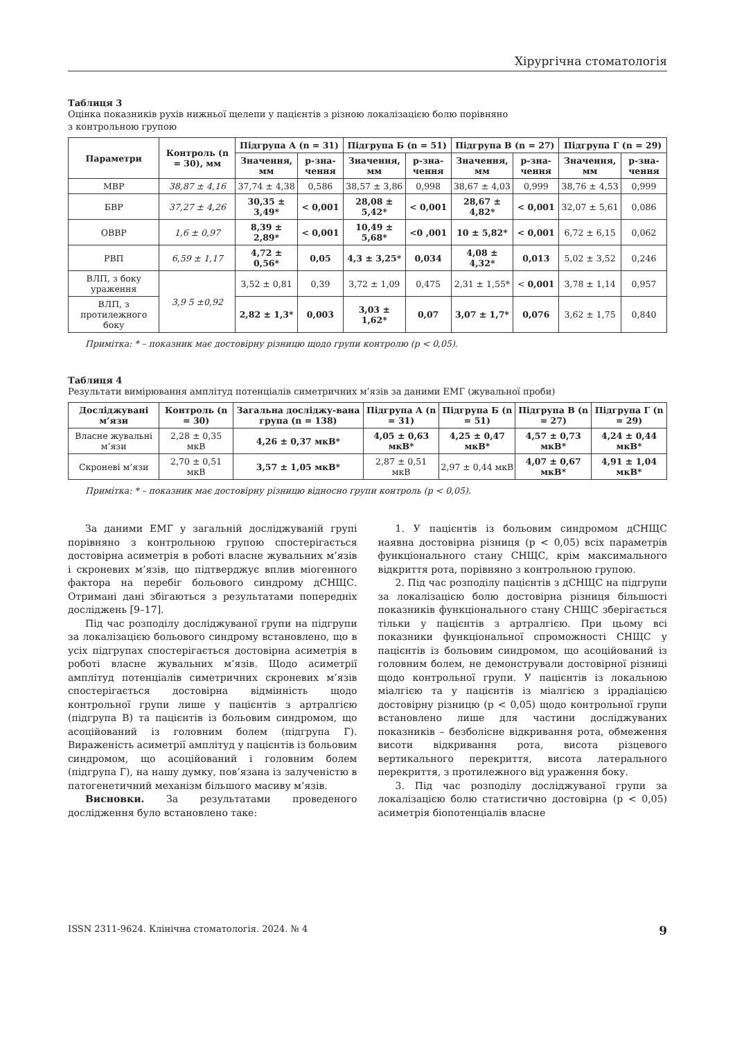Хірургічна стоматологія
Таблиця 3
Оцінка показників рухів нижньої щелепи у пацієнтів з різною локалізацією болю порівняно
з контрольною групою
| Параметри | Контроль (n = 30), мм | Підгрупа А (n = 31) | | Підгрупа Б (n = 51) | | Підгрупа В (n = 27) | | Підгрупа Г (n = 29) | |
| --- | --- | --- | --- | --- | --- | --- | --- | --- | --- |
| | | Значення, мм | p-зна-чення | Значення, мм | p-зна-чення | Значення, мм | p-зна-чення | Значення, мм | p-зна-чення |
| МВР | 38,87 ± 4,16 | 37,74 ± 4,38 | 0,586 | 38,57 ± 3,86 | 0,998 | 38,67 ± 4,03 | 0,999 | 38,76 ± 4,53 | 0,999 |
| БВР | 37,27 ± 4,26 | 30,35 ± 3,49* | < 0,001 | 28,08 ± 5,42* | < 0,001 | 28,67 ± 4,82* | < 0,001 | 32,07 ± 5,61 | 0,086 |
| ОВВР | 1,6 ± 0,97 | 8,39 ± 2,89* | < 0,001 | 10,49 ± 5,68* | <0 ,001 | 10 ± 5,82* | < 0,001 | 6,72 ± 6,15 | 0,062 |
| РВП | 6,59 ± 1,17 | 4,72 ± 0,56* | 0,05 | 4,3 ± 3,25* | 0,034 | 4,08 ± 4,32* | 0,013 | 5,02 ± 3,52 | 0,246 |
| ВЛП, з боку ураження | 3,9 5 ±0,92 | 3,52 ± 0,81 | 0,39 | 3,72 ± 1,09 | 0,475 | 2,31 ± 1,55* | < 0,001 | 3,78 ± 1,14 | 0,957 |
| ВЛП, з протилежного боку | | 2,82 ± 1,3* | 0,003 | 3,03 ± 1,62* | 0,07 | 3,07 ± 1,7* | 0,076 | 3,62 ± 1,75 | 0,840 |
Примітка: * – показник має достовірну різницю щодо групи контролю (p < 0,05).
Таблиця 4
Результати вимірювання амплітуд потенціалів симетричних м’язів за даними ЕМГ (жувальної проби)
| Досліджувані м’язи | Контроль (n = 30) | Загальна досліджу-вана група (n = 138) | Підгрупа А (n = 31) | Підгрупа Б (n = 51) | Підгрупа В (n = 27) | Підгрупа Г (n = 29) |
| --- | --- | --- | --- | --- | --- | --- |
| Власне жувальні м’язи | 2,28 ± 0,35 мкВ | 4,26 ± 0,37 мкВ* | 4,05 ± 0,63 мкВ* | 4,25 ± 0,47 мкВ* | 4,57 ± 0,73 мкВ* | 4,24 ± 0,44 мкВ* |
| Скроневі м’язи | 2,70 ± 0,51 мкВ | 3,57 ± 1,05 мкВ* | 2,87 ± 0,51 мкВ | 2,97 ± 0,44 мкВ | 4,07 ± 0,67 мкВ* | 4,91 ± 1,04 мкВ* |
Примітка: * – показник має достовірну різницю відносно групи контроль (p < 0,05).
За даними ЕМГ у загальній досліджуваній групі порівняно з контрольною групою спостерігається достовірна асиметрія в роботі власне жувальних м’язів і скроневих м’язів, що підтверджує вплив міогенного фактора на перебіг больового синдрому дСНЩС. Отримані дані збігаються з результатами попередніх досліджень [9–17].
Під час розподілу досліджуваної групи на підгрупи за локалізацією больового синдрому встановлено, що в усіх підгрупах спостерігається достовірна асиметрія в роботі власне жувальних м’язів. Щодо асиметрії амплітуд потенціалів симетричних скроневих м’язів спостерігається достовірна відмінність щодо контрольної групи лише у пацієнтів з артралгією (підгрупа В) та пацієнтів із больовим синдромом, що асоційований із головним болем (підгрупа Г). Вираженість асиметрії амплітуд у пацієнтів із больовим синдромом, що асоційований і головним болем (підгрупа Г), на нашу думку, пов’язана із залученістю в патогенетичний механізм більшого масиву м’язів.
Висновки. За результатами проведеного дослідження було встановлено таке:
1. У пацієнтів із больовим синдромом дСНЩС наявна достовірна різниця (p < 0,05) всіх параметрів функціонального стану СНЩС, крім максимального відкриття рота, порівняно з контрольною групою.
2. Під час розподілу пацієнтів з дСНЩС на підгрупи за локалізацією болю достовірна різниця більшості показників функціонального стану СНЩС зберігається тільки у пацієнтів з артралгією. При цьому всі показники функціональної спроможності СНЩС у пацієнтів із больовим синдромом, що асоційований із головним болем, не демонстрували достовірної різниці щодо контрольної групи. У пацієнтів із локальною міалгією та у пацієнтів із міалгією з іррадіацією достовірну різницю (p < 0,05) щодо контрольної групи встановлено лише для частини досліджуваних показників – безболісне відкривання рота, обмеження висоти відкривання рота, висота різцевого вертикального перекриття, висота латерального перекриття, з протилежного від ураження боку.
3. Під час розподілу досліджуваної групи за локалізацією болю статистично достовірна (p < 0,05) асиметрія біопотенціалів власне
ISSN 2311-9624. Клінічна стоматологія. 2024. № 4 9